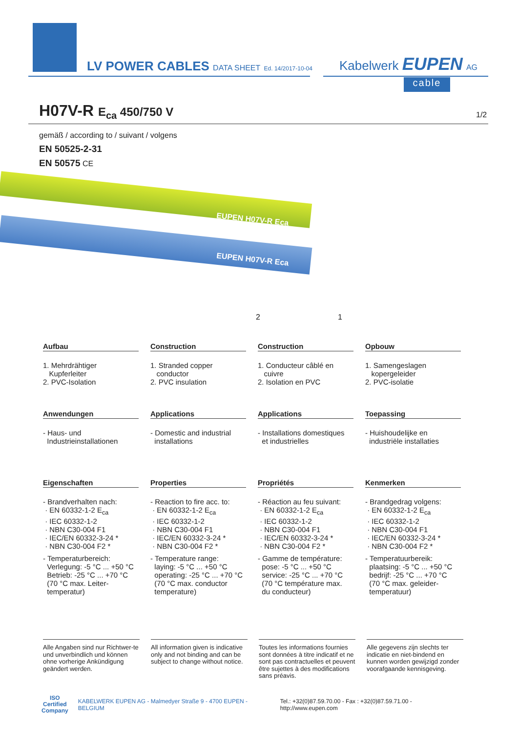LV POWER CABLES DATA SHEET Ed. 14/2017-10-04
Kabelwerk EUPEN AG
cable
H07V-R E<sub>ca</sub> 450/750 V 1/2
gemäß / according to / suivant / volgens
EN 50525-2-31
EN 50575 CE
EUPEN H07V-R Eca
EUPEN H07V-R Eca
2 1
Aufbau
1. Mehrdrähtiger
Kupferleiter
2. PVC-Isolation
Construction
1. Stranded copper
conductor
2. PVC insulation
Construction
1. Conducteur câblé en
cuivre
2. Isolation en PVC
Opbouw
1. Samengeslagen
kopergeleider
2. PVC-isolatie
Anwendungen
- Haus- und
Industrieinstallationen
Applications
- Domestic and industrial
installations
Applications
- Installations domestiques
et industrielles
Toepassing
- Huishoudelijke en
industriële installaties
Eigenschaften
- Brandverhalten nach:
· EN 60332-1-2 E<sub>ca</sub>
· IEC 60332-1-2
· NBN C30-004 F1
· IEC/EN 60332-3-24 *
· NBN C30-004 F2 *
- Temperaturbereich:
Verlegung: -5 °C ... +50 °C
Betrieb: -25 °C ... +70 °C
(70 °C max. Leiter-
temperatur)
Properties
- Reaction to fire acc. to:
· EN 60332-1-2 E<sub>ca</sub>
· IEC 60332-1-2
· NBN C30-004 F1
· IEC/EN 60332-3-24 *
· NBN C30-004 F2 *
- Temperature range:
laying: -5 °C ... +50 °C
operating: -25 °C ... +70 °C
(70 °C max. conductor
temperature)
Propriétés
- Réaction au feu suivant:
· EN 60332-1-2 E<sub>ca</sub>
· IEC 60332-1-2
· NBN C30-004 F1
· IEC/EN 60332-3-24 *
· NBN C30-004 F2 *
- Gamme de température:
pose: -5 °C ... +50 °C
service: -25 °C ... +70 °C
(70 °C température max.
du conducteur)
Kenmerken
- Brandgedrag volgens:
· EN 60332-1-2 E<sub>ca</sub>
· IEC 60332-1-2
· NBN C30-004 F1
· IEC/EN 60332-3-24 *
· NBN C30-004 F2 *
- Temperatuurbereik:
plaatsing: -5 °C ... +50 °C
bedrijf: -25 °C ... +70 °C
(70 °C max. geleider-
temperatuur)
Alle Angaben sind nur Richtwer-te und unverbindlich und können ohne vorherige Ankündigung geändert werden.
All information given is indicative only and not binding and can be subject to change without notice.
Toutes les informations fournies sont données à titre indicatif et ne sont pas contractuelles et peuvent être sujettes à des modifications sans préavis.
Alle gegevens zijn slechts ter indicatie en niet-bindend en kunnen worden gewijzigd zonder voorafgaande kennisgeving.
ISO
Certified
Company KABELWERK EUPEN AG - Malmedyer Straße 9 - 4700 EUPEN - BELGIUM Tel.: +32(0)87.59.70.00 - Fax : +32(0)87.59.71.00 - http://www.eupen.com